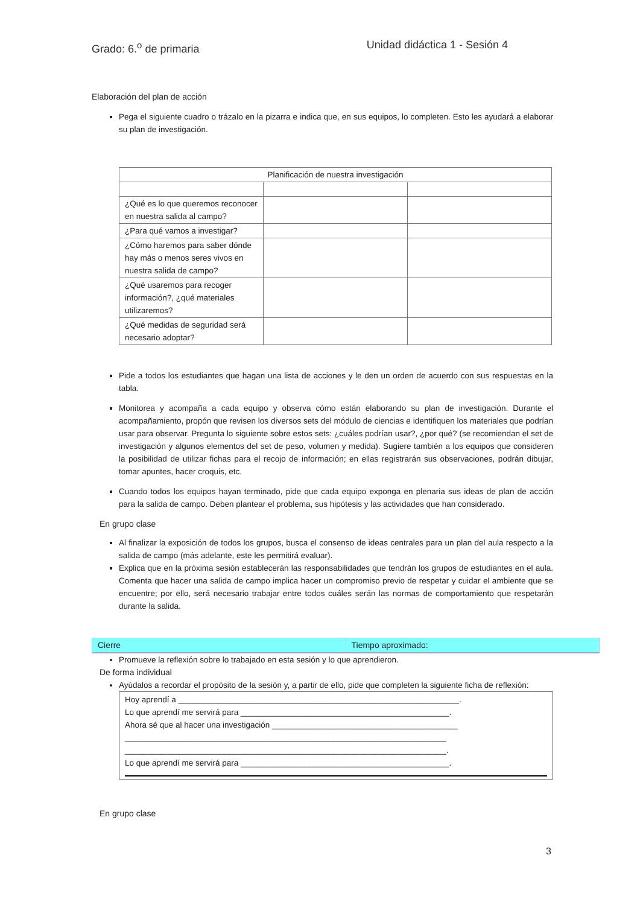Grado: 6.<sup>o</sup> de primaria Unidad didáctica 1 - Sesión 4
Elaboración del plan de acción
Pega el siguiente cuadro o trázalo en la pizarra e indica que, en sus equipos, lo completen. Esto les ayudará a elaborar su plan de investigación.
| Planificación de nuestra investigación | | |
| --- | --- | --- |
| ¿Qué es lo que queremos reconocer en nuestra salida al campo? | | |
| ¿Para qué vamos a investigar? | | |
| ¿Cómo haremos para saber dónde hay más o menos seres vivos en nuestra salida de campo? | | |
| ¿Qué usaremos para recoger información?, ¿qué materiales utilizaremos? | | |
| ¿Qué medidas de seguridad será necesario adoptar? | | |
Pide a todos los estudiantes que hagan una lista de acciones y le den un orden de acuerdo con sus respuestas en la tabla.
Monitorea y acompaña a cada equipo y observa cómo están elaborando su plan de investigación. Durante el acompañamiento, propón que revisen los diversos sets del módulo de ciencias e identifiquen los materiales que podrían usar para observar. Pregunta lo siguiente sobre estos sets: ¿cuáles podrían usar?, ¿por qué? (se recomiendan el set de investigación y algunos elementos del set de peso, volumen y medida). Sugiere también a los equipos que consideren la posibilidad de utilizar fichas para el recojo de información; en ellas registrarán sus observaciones, podrán dibujar, tomar apuntes, hacer croquis, etc.
Cuando todos los equipos hayan terminado, pide que cada equipo exponga en plenaria sus ideas de plan de acción para la salida de campo. Deben plantear el problema, sus hipótesis y las actividades que han considerado.
En grupo clase
Al finalizar la exposición de todos los grupos, busca el consenso de ideas centrales para un plan del aula respecto a la salida de campo (más adelante, este les permitirá evaluar).
Explica que en la próxima sesión establecerán las responsabilidades que tendrán los grupos de estudiantes en el aula. Comenta que hacer una salida de campo implica hacer un compromiso previo de respetar y cuidar el ambiente que se encuentre; por ello, será necesario trabajar entre todos cuáles serán las normas de comportamiento que respetarán durante la salida.
Cierre Tiempo aproximado:
Promueve la reflexión sobre lo trabajado en esta sesión y lo que aprendieron.
De forma individual
Ayúdalos a recordar el propósito de la sesión y, a partir de ello, pide que completen la siguiente ficha de reflexión:
Hoy aprendí a ______________________________________________________________.
Lo que aprendí me servirá para ______________________________________________.
Ahora sé que al hacer una investigación _________________________________________
_______________________________________________________________________
_______________________________________________________________________.
Lo que aprendí me servirá para ______________________________________________.
En grupo clase
3